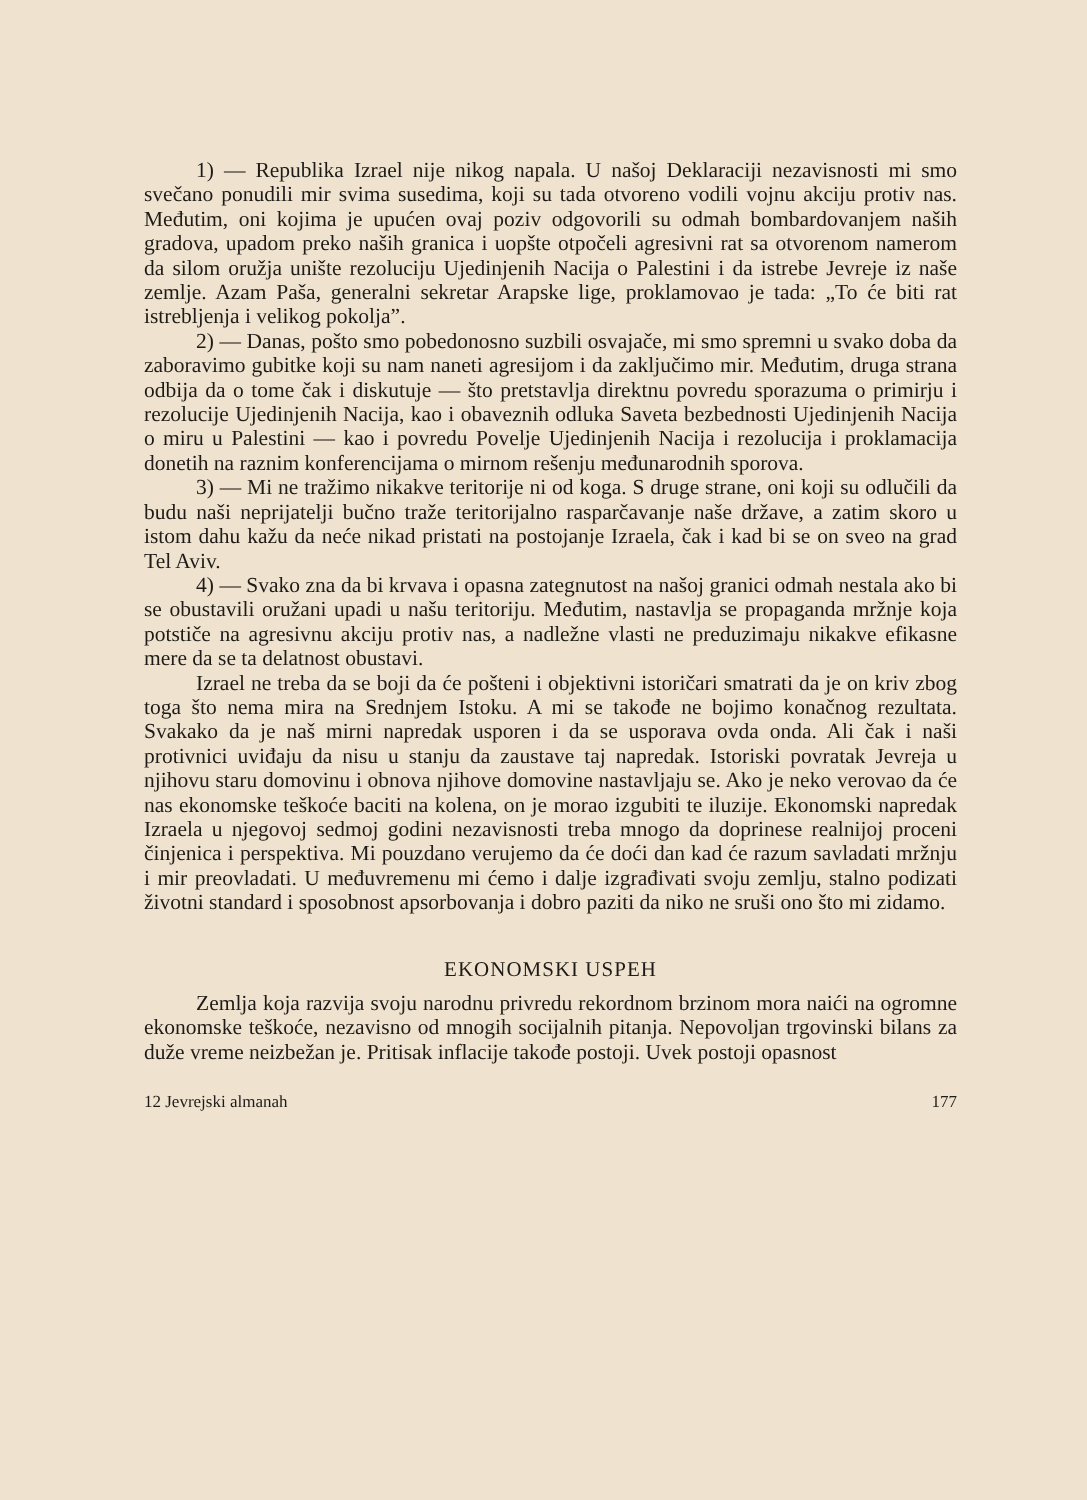1) — Republika Izrael nije nikog napala. U našoj Deklaraciji nezavisnosti mi smo svečano ponudili mir svima susedima, koji su tada otvoreno vodili vojnu akciju protiv nas. Međutim, oni kojima je upućen ovaj poziv odgovorili su odmah bombardovanjem naših gradova, upadom preko naših granica i uopšte otpočeli agresivni rat sa otvorenom namerom da silom oružja unište rezoluciju Ujedinjenih Nacija o Palestini i da istrebe Jevreje iz naše zemlje. Azam Paša, generalni sekretar Arapske lige, proklamovao je tada: „To će biti rat istrebljenja i velikog pokolja”.
2) — Danas, pošto smo pobedonosno suzbili osvajače, mi smo spremni u svako doba da zaboravimo gubitke koji su nam naneti agresijom i da zaključimo mir. Međutim, druga strana odbija da o tome čak i diskutuje — što pretstavlja direktnu povredu sporazuma o primirju i rezolucije Ujedinjenih Nacija, kao i obaveznih odluka Saveta bezbednosti Ujedinjenih Nacija o miru u Palestini — kao i povredu Povelje Ujedinjenih Nacija i rezolucija i proklamacija donetih na raznim konferencijama o mirnom rešenju međunarodnih sporova.
3) — Mi ne tražimo nikakve teritorije ni od koga. S druge strane, oni koji su odlučili da budu naši neprijatelji bučno traže teritorijalno rasparčavanje naše države, a zatim skoro u istom dahu kažu da neće nikad pristati na postojanje Izraela, čak i kad bi se on sveo na grad Tel Aviv.
4) — Svako zna da bi krvava i opasna zategnutost na našoj granici odmah nestala ako bi se obustavili oružani upadi u našu teritoriju. Međutim, nastavlja se propaganda mržnje koja potstiče na agresivnu akciju protiv nas, a nadležne vlasti ne preduzimaju nikakve efikasne mere da se ta delatnost obustavi.
Izrael ne treba da se boji da će pošteni i objektivni istoričari smatrati da je on kriv zbog toga što nema mira na Srednjem Istoku. A mi se takođe ne bojimo konačnog rezultata. Svakako da je naš mirni napredak usporen i da se usporava ovda onda. Ali čak i naši protivnici uviđaju da nisu u stanju da zaustave taj napredak. Istoriski povratak Jevreja u njihovu staru domovinu i obnova njihove domovine nastavljaju se. Ako je neko verovao da će nas ekonomske teškoće baciti na kolena, on je morao izgubiti te iluzije. Ekonomski napredak Izraela u njegovoj sedmoj godini nezavisnosti treba mnogo da doprinese realnijoj proceni činjenica i perspektiva. Mi pouzdano verujemo da će doći dan kad će razum savladati mržnju i mir preovladati. U međuvremenu mi ćemo i dalje izgrađivati svoju zemlju, stalno podizati životni standard i sposobnost apsorbovanja i dobro paziti da niko ne sruši ono što mi zidamo.
EKONOMSKI USPEH
Zemlja koja razvija svoju narodnu privredu rekordnom brzinom mora naići na ogromne ekonomske teškoće, nezavisno od mnogih socijalnih pitanja. Nepovoljan trgovinski bilans za duže vreme neizbežan je. Pritisak inflacije takođe postoji. Uvek postoji opasnost
12 Jevrejski almanah 177